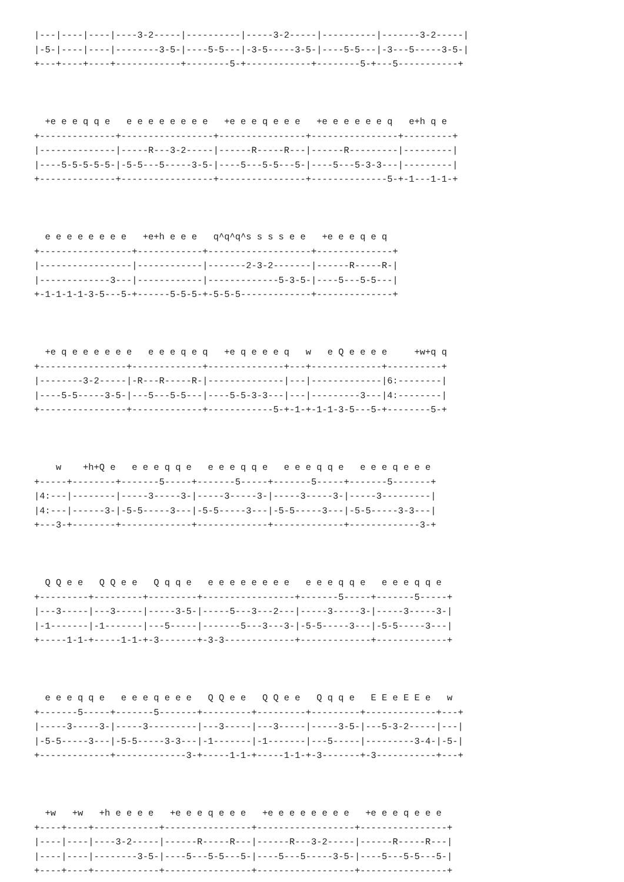|---|----|----|----3-2-----|----------|-----3-2-----|----------|-------3-2-----|
|-5-|----|----|--------3-5-|----5-5---|-3-5-----3-5-|----5-5---|-3---5-----3-5-|
+---+----+----+------------+--------5-+------------+--------5-+---5-----------+



  +e e e q q e   e e e e e e e e   +e e e q e e e   +e e e e e e q   e+h q e
+--------------+-----------------+----------------+----------------+---------+
|--------------|-----R---3-2-----|------R-----R---|------R---------|---------|
|----5-5-5-5-5-|-5-5---5-----3-5-|----5---5-5---5-|----5---5-3-3---|---------|
+--------------+-----------------+----------------+--------------5-+-1---1-1-+



  e e e e e e e e   +e+h e e e   q^q^q^s s s s e e   +e e e q e q
+-----------------+------------+-------------------+--------------+
|-----------------|------------|-------2-3-2-------|------R-----R-|
|-------------3---|------------|-------------5-3-5-|----5---5-5---|
+-1-1-1-1-3-5---5-+------5-5-5-+-5-5-5-------------+--------------+



  +e q e e e e e e   e e e q e q   +e q e e e q   w   e Q e e e e     +w+q q
+----------------+-------------+--------------+---+-------------+----------+
|--------3-2-----|-R---R-----R-|--------------|---|-------------|6:--------|
|----5-5-----3-5-|---5---5-5---|----5-5-3-3---|---|---------3---|4:--------|
+----------------+-------------+------------5-+-1-+-1-1-3-5---5-+--------5-+



    w    +h+Q e   e e e q q e   e e e q q e   e e e q q e   e e e q e e e
+-----+--------+-------5-----+-------5-----+-------5-----+-------5-------+
|4:---|--------|-----3-----3-|-----3-----3-|-----3-----3-|-----3---------|
|4:---|------3-|-5-5-----3---|-5-5-----3---|-5-5-----3---|-5-5-----3-3---|
+---3-+--------+-------------+-------------+-------------+-------------3-+



  Q Q e e   Q Q e e   Q q q e   e e e e e e e e   e e e q q e   e e e q q e
+---------+---------+---------+-----------------+-------5-----+-------5-----+
|---3-----|---3-----|-----3-5-|-----5---3---2---|-----3-----3-|-----3-----3-|
|-1-------|-1-------|---5-----|-------5---3---3-|-5-5-----3---|-5-5-----3---|
+-----1-1-+-----1-1-+-3-------+-3-3-------------+-------------+-------------+



  e e e q q e   e e e q e e e   Q Q e e   Q Q e e   Q q q e   E E e E E e   w
+-------5-----+-------5-------+---------+---------+---------+-------------+---+
|-----3-----3-|-----3---------|---3-----|---3-----|-----3-5-|---5-3-2-----|---|
|-5-5-----3---|-5-5-----3-3---|-1-------|-1-------|---5-----|---------3-4-|-5-|
+-------------+-------------3-+-----1-1-+-----1-1-+-3-------+-3-----------+---+



  +w   +w   +h e e e e   +e e e q e e e   +e e e e e e e e   +e e e q e e e
+----+----+------------+----------------+------------------+----------------+
|----|----|----3-2-----|------R-----R---|------R---3-2-----|------R-----R---|
|----|----|--------3-5-|----5---5-5---5-|----5---5-----3-5-|----5---5-5---5-|
+----+----+------------+----------------+------------------+----------------+